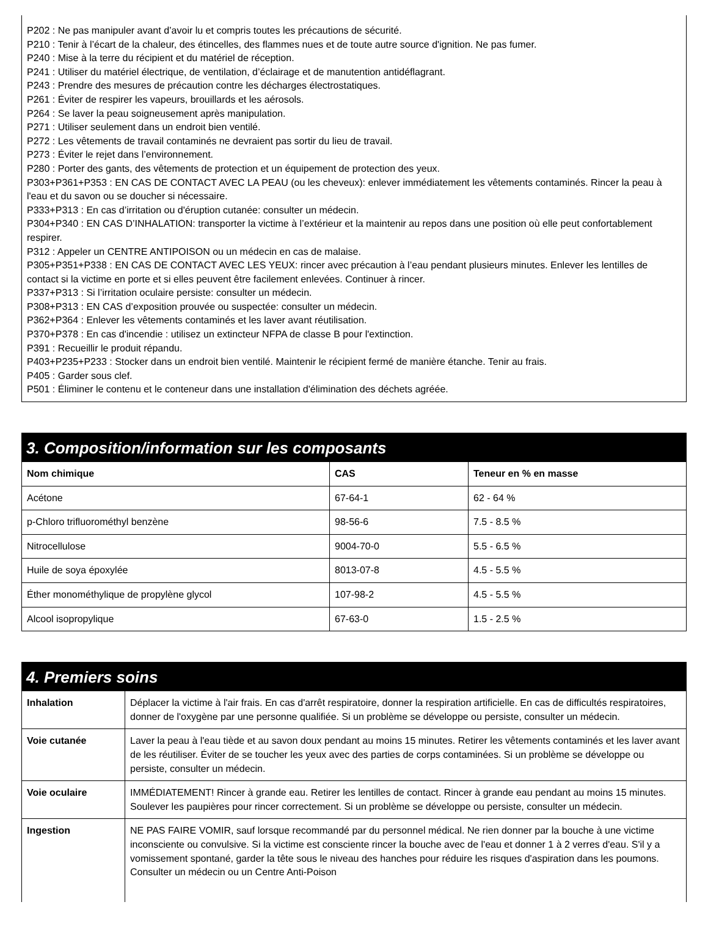P202 : Ne pas manipuler avant d’avoir lu et compris toutes les précautions de sécurité.
P210 : Tenir à l’écart de la chaleur, des étincelles, des flammes nues et de toute autre source d'ignition. Ne pas fumer.
P240 : Mise à la terre du récipient et du matériel de réception.
P241 : Utiliser du matériel électrique, de ventilation, d’éclairage et de manutention antidéflagrant.
P243 : Prendre des mesures de précaution contre les décharges électrostatiques.
P261 : Éviter de respirer les vapeurs, brouillards et les aérosols.
P264 : Se laver la peau soigneusement après manipulation.
P271 : Utiliser seulement dans un endroit bien ventilé.
P272 : Les vêtements de travail contaminés ne devraient pas sortir du lieu de travail.
P273 : Éviter le rejet dans l’environnement.
P280 : Porter des gants, des vêtements de protection et un équipement de protection des yeux.
P303+P361+P353 : EN CAS DE CONTACT AVEC LA PEAU (ou les cheveux): enlever immédiatement les vêtements contaminés. Rincer la peau à l'eau et du savon ou se doucher si nécessaire.
P333+P313 : En cas d’irritation ou d'éruption cutanée: consulter un médecin.
P304+P340 : EN CAS D’INHALATION: transporter la victime à l’extérieur et la maintenir au repos dans une position où elle peut confortablement respirer.
P312 : Appeler un CENTRE ANTIPOISON ou un médecin en cas de malaise.
P305+P351+P338 : EN CAS DE CONTACT AVEC LES YEUX: rincer avec précaution à l’eau pendant plusieurs minutes. Enlever les lentilles de contact si la victime en porte et si elles peuvent être facilement enlevées. Continuer à rincer.
P337+P313 : Si l’irritation oculaire persiste: consulter un médecin.
P308+P313 : EN CAS d’exposition prouvée ou suspectée: consulter un médecin.
P362+P364 : Enlever les vêtements contaminés et les laver avant réutilisation.
P370+P378 : En cas d'incendie : utilisez un extincteur NFPA de classe B pour l'extinction.
P391 : Recueillir le produit répandu.
P403+P235+P233 : Stocker dans un endroit bien ventilé. Maintenir le récipient fermé de manière étanche. Tenir au frais.
P405 : Garder sous clef.
P501 : Éliminer le contenu et le conteneur dans une installation d'élimination des déchets agréée.
3. Composition/information sur les composants
| Nom chimique | CAS | Teneur en % en masse |
| --- | --- | --- |
| Acétone | 67-64-1 | 62 - 64 % |
| p-Chloro trifluorométhyl benzène | 98-56-6 | 7.5 - 8.5 % |
| Nitrocellulose | 9004-70-0 | 5.5 - 6.5 % |
| Huile de soya époxylée | 8013-07-8 | 4.5 - 5.5 % |
| Éther monométhylique de propylène glycol | 107-98-2 | 4.5 - 5.5 % |
| Alcool isopropylique | 67-63-0 | 1.5 - 2.5 % |
4. Premiers soins
| Inhalation | Déplacer la victime à l'air frais. En cas d'arrêt respiratoire, donner la respiration artificielle. En cas de difficultés respiratoires, donner de l'oxygène par une personne qualifiée. Si un problème se développe ou persiste, consulter un médecin. |
| Voie cutanée | Laver la peau à l'eau tiède et au savon doux pendant au moins 15 minutes. Retirer les vêtements contaminés et les laver avant de les réutiliser. Éviter de se toucher les yeux avec des parties de corps contaminées. Si un problème se développe ou persiste, consulter un médecin. |
| Voie oculaire | IMMÉDIATEMENT! Rincer à grande eau. Retirer les lentilles de contact. Rincer à grande eau pendant au moins 15 minutes. Soulever les paupières pour rincer correctement. Si un problème se développe ou persiste, consulter un médecin. |
| Ingestion | NE PAS FAIRE VOMIR, sauf lorsque recommandé par du personnel médical. Ne rien donner par la bouche à une victime inconsciente ou convulsive. Si la victime est consciente rincer la bouche avec de l'eau et donner 1 à 2 verres d'eau. S'il y a vomissement spontané, garder la tête sous le niveau des hanches pour réduire les risques d'aspiration dans les poumons. Consulter un médecin ou un Centre Anti-Poison |